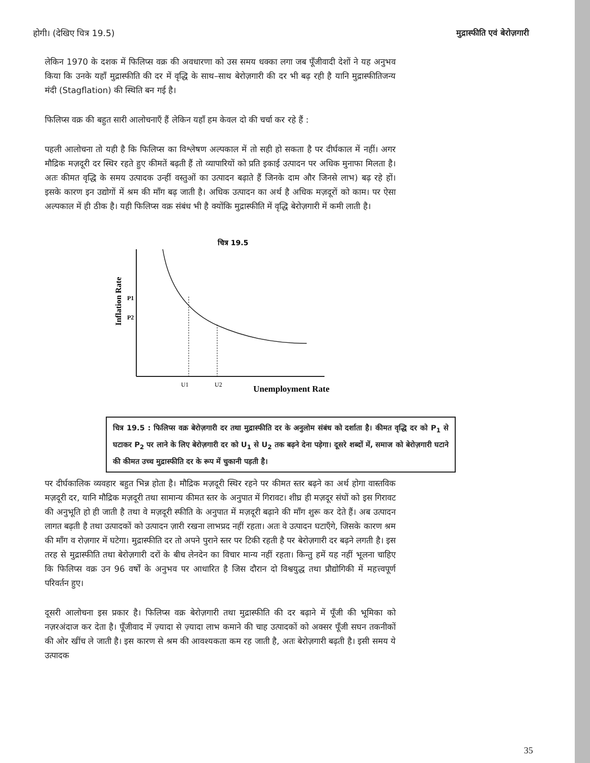होगी। (देखिए चित्र 19.5) मुद्रास्फीति एवं बेरोज़गारी
लेकिन 1970 के दशक में फिलिप्स वक्र की अवधारणा को उस समय धक्का लगा जब पूँजीवादी देशों ने यह अनुभव किया कि उनके यहाँ मुद्रास्फीति की दर में वृद्धि के साथ–साथ बेरोज़गारी की दर भी बढ़ रही है यानि मुद्रास्फीतिजन्य मंदी (Stagflation) की स्थिति बन गई है।
फिलिप्स वक्र की बहुत सारी आलोचनाएँ हैं लेकिन यहाँ हम केवल दो की चर्चा कर रहे हैं :
पहली आलोचना तो यही है कि फिलिप्स का विश्लेषण अल्पकाल में तो सही हो सकता है पर दीर्घकाल में नहीं। अगर मौद्रिक मज़दूरी दर स्थिर रहते हुए कीमतें बढ़ती हैं तो व्यापारियों को प्रति इकाई उत्पादन पर अधिक मुनाफा मिलता है। अतः कीमत वृद्धि के समय उत्पादक उन्हीं वस्तुओं का उत्पादन बढ़ाते हैं जिनके दाम और जिनसे लाभ) बढ़ रहे हों। इसके कारण इन उद्योगों में श्रम की माँग बढ़ जाती है। अधिक उत्पादन का अर्थ है अधिक मज़दूरों को काम। पर ऐसा अल्पकाल में ही ठीक है। यही फिलिप्स वक्र संबंध भी है क्योंकि मुद्रास्फीति में वृद्धि बेरोज़गारी में कमी लाती है।
चित्र 19.5
P1
P2
Inflation Rate
U1
U2
Unemployment Rate
चित्र 19.5 : फिलिप्स वक्र बेरोज़गारी दर तथा मुद्रास्फीति दर के अनुलोम संबंध को दर्शाता है। कीमत वृद्धि दर को P<sub>1</sub> से घटाकर P<sub>2</sub> पर लाने के लिए बेरोज़गारी दर को U<sub>1</sub> से U<sub>2</sub> तक बढ़ने देना पड़ेगा। दूसरे शब्दों में, समाज को बेरोज़गारी घटाने की कीमत उच्च मुद्रास्फीति दर के रूप में चुकानी पड़ती है।
पर दीर्घकालिक व्यवहार बहुत भिन्न होता है। मौद्रिक मज़दूरी स्थिर रहने पर कीमत स्तर बढ़ने का अर्थ होगा वास्तविक मज़दूरी दर, यानि मौद्रिक मज़दूरी तथा सामान्य कीमत स्तर के अनुपात में गिरावट। शीघ्र ही मज़दूर संघों को इस गिरावट की अनुभूति हो ही जाती है तथा वे मज़दूरी स्फीति के अनुपात में मज़दूरी बढ़ाने की माँग शुरू कर देते हैं। अब उत्पादन लागत बढ़ती है तथा उत्पादकों को उत्पादन ज़ारी रखना लाभप्रद नहीं रहता। अतः वे उत्पादन घटाएँगे, जिसके कारण श्रम की माँग व रोज़गार में घटेगा। मुद्रास्फीति दर तो अपने पुराने स्तर पर टिकी रहती है पर बेरोज़गारी दर बढ़ने लगती है। इस तरह से मुद्रास्फीति तथा बेरोज़गारी दरों के बीच लेनदेन का विचार मान्य नहीं रहता। किन्तु हमें यह नहीं भूलना चाहिए कि फिलिप्स वक्र उन 96 वर्षों के अनुभव पर आधारित है जिस दौरान दो विश्वयुद्ध तथा प्रौद्योगिकी में महत्त्वपूर्ण परिवर्तन हुए।
दूसरी आलोचना इस प्रकार है। फिलिप्स वक्र बेरोज़गारी तथा मुद्रास्फीति की दर बढ़ाने में पूँजी की भूमिका को नज़रअंदाज कर देता है। पूँजीवाद में ज़्यादा से ज़्यादा लाभ कमाने की चाह उत्पादकों को अक्सर पूँजी सघन तकनीकों की ओर खींच ले जाती है। इस कारण से श्रम की आवश्यकता कम रह जाती है, अतः बेरोज़गारी बढ़ती है। इसी समय ये उत्पादक
35